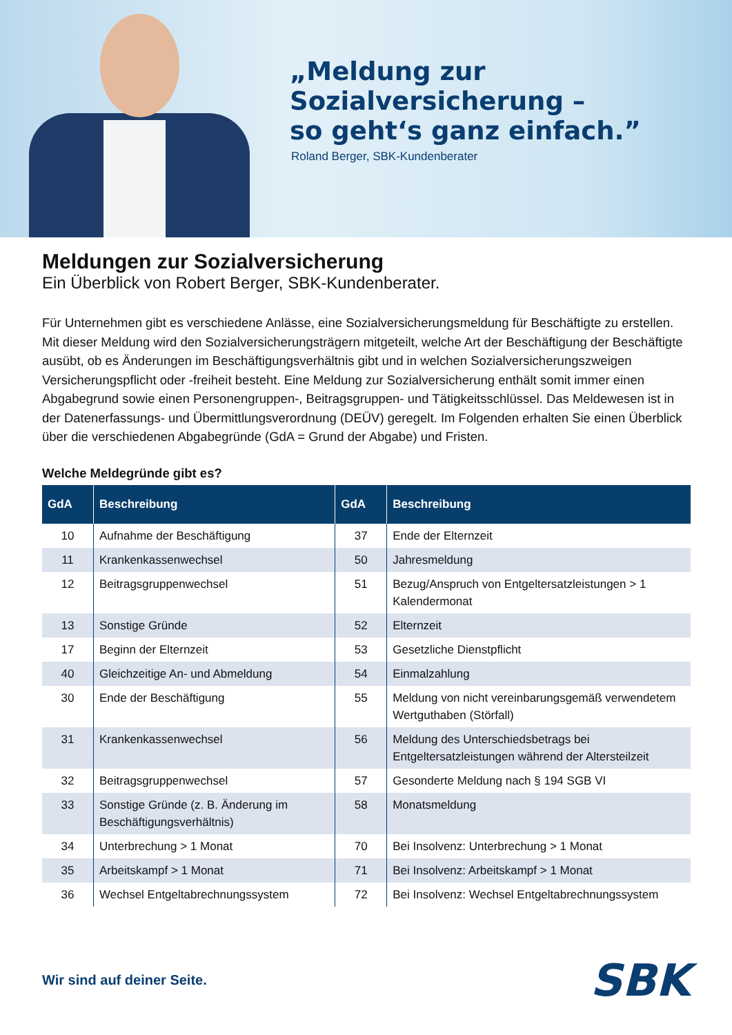„Meldung zur
Sozialversicherung –
so geht‘s ganz einfach.”
Roland Berger, SBK-Kundenberater
Meldungen zur Sozialversicherung
Ein Überblick von Robert Berger, SBK-Kundenberater.
Für Unternehmen gibt es verschiedene Anlässe, eine Sozialversicherungsmeldung für Beschäftigte zu erstellen. Mit dieser Meldung wird den Sozialversicherungsträgern mitgeteilt, welche Art der Beschäftigung der Beschäftigte ausübt, ob es Änderungen im Beschäftigungsverhältnis gibt und in welchen Sozialversicherungszweigen Versicherungspflicht oder -freiheit besteht. Eine Meldung zur Sozialversicherung enthält somit immer einen Abgabegrund sowie einen Personengruppen-, Beitragsgruppen- und Tätigkeitsschlüssel. Das Meldewesen ist in der Datenerfassungs- und Übermittlungsverordnung (DEÜV) geregelt. Im Folgenden erhalten Sie einen Überblick über die verschiedenen Abgabegründe (GdA = Grund der Abgabe) und Fristen.
Welche Meldegründe gibt es?
| GdA | Beschreibung | GdA | Beschreibung |
| --- | --- | --- | --- |
| 10 | Aufnahme der Beschäftigung | 37 | Ende der Elternzeit |
| 11 | Krankenkassenwechsel | 50 | Jahresmeldung |
| 12 | Beitragsgruppenwechsel | 51 | Bezug/Anspruch von Entgeltersatzleistungen > 1 Kalendermonat |
| 13 | Sonstige Gründe | 52 | Elternzeit |
| 17 | Beginn der Elternzeit | 53 | Gesetzliche Dienstpflicht |
| 40 | Gleichzeitige An- und Abmeldung | 54 | Einmalzahlung |
| 30 | Ende der Beschäftigung | 55 | Meldung von nicht vereinbarungsgemäß verwendetem Wertguthaben (Störfall) |
| 31 | Krankenkassenwechsel | 56 | Meldung des Unterschiedsbetrags bei Entgeltersatzleistungen während der Altersteilzeit |
| 32 | Beitragsgruppenwechsel | 57 | Gesonderte Meldung nach § 194 SGB VI |
| 33 | Sonstige Gründe (z. B. Änderung im Beschäftigungsverhältnis) | 58 | Monatsmeldung |
| 34 | Unterbrechung > 1 Monat | 70 | Bei Insolvenz: Unterbrechung > 1 Monat |
| 35 | Arbeitskampf > 1 Monat | 71 | Bei Insolvenz: Arbeitskampf > 1 Monat |
| 36 | Wechsel Entgeltabrechnungssystem | 72 | Bei Insolvenz: Wechsel Entgeltabrechnungssystem |
Wir sind auf deiner Seite.
SBK